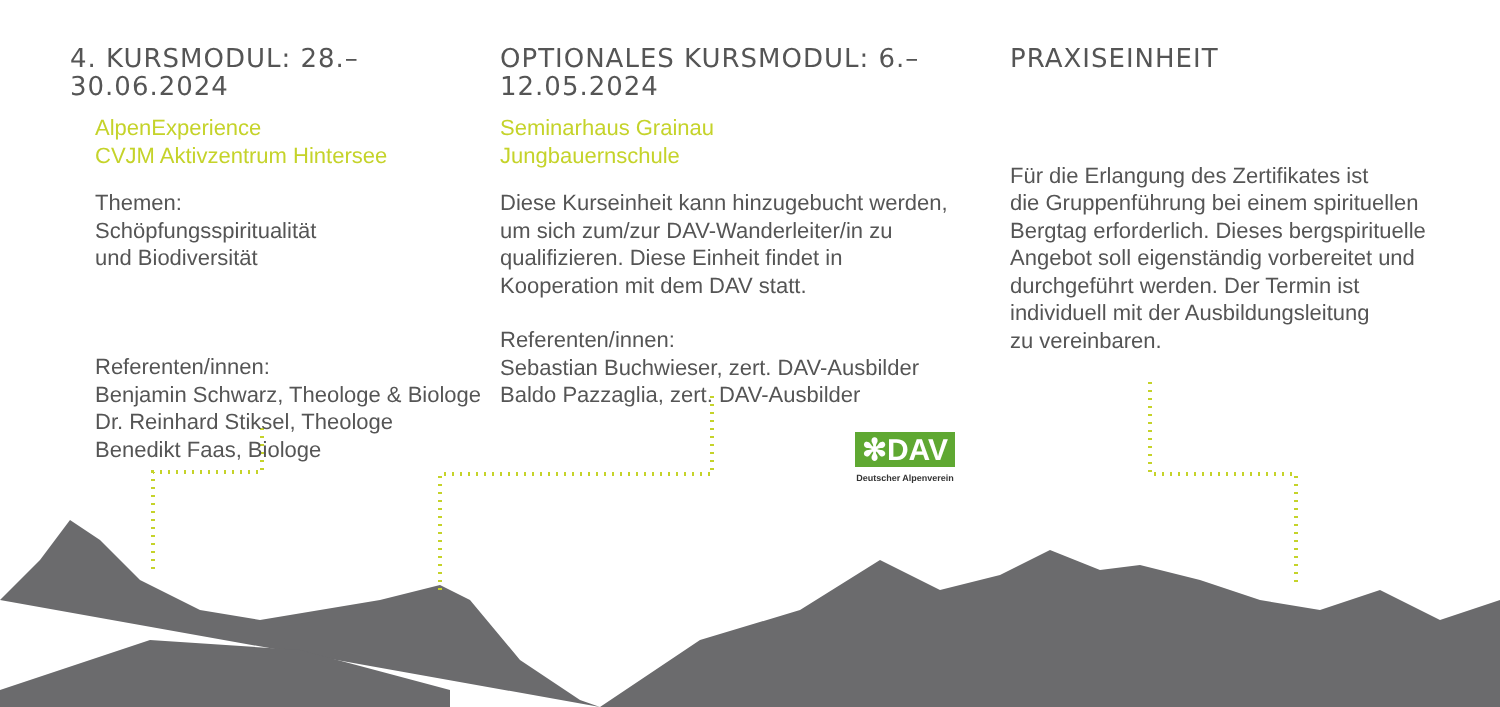4. KURSMODUL: 28.–30.06.2024
AlpenExperience
CVJM Aktivzentrum Hintersee
Themen:
Schöpfungsspiritualität
und Biodiversität
Referenten/innen:
Benjamin Schwarz, Theologe & Biologe
Dr. Reinhard Stiksel, Theologe
Benedikt Faas, Biologe
OPTIONALES KURSMODUL: 6.–12.05.2024
Seminarhaus Grainau
Jungbauernschule
Diese Kurseinheit kann hinzugebucht werden,
um sich zum/zur DAV-Wanderleiter/in zu
qualifizieren. Diese Einheit findet in
Kooperation mit dem DAV statt.
Referenten/innen:
Sebastian Buchwieser, zert. DAV-Ausbilder
Baldo Pazzaglia, zert. DAV-Ausbilder
PRAXISEINHEIT
Für die Erlangung des Zertifikates ist
die Gruppenführung bei einem spirituellen
Bergtag erforderlich. Dieses bergspirituelle
Angebot soll eigenständig vorbereitet und
durchgeführt werden. Der Termin ist
individuell mit der Ausbildungsleitung
zu vereinbaren.
✻DAV
Deutscher Alpenverein